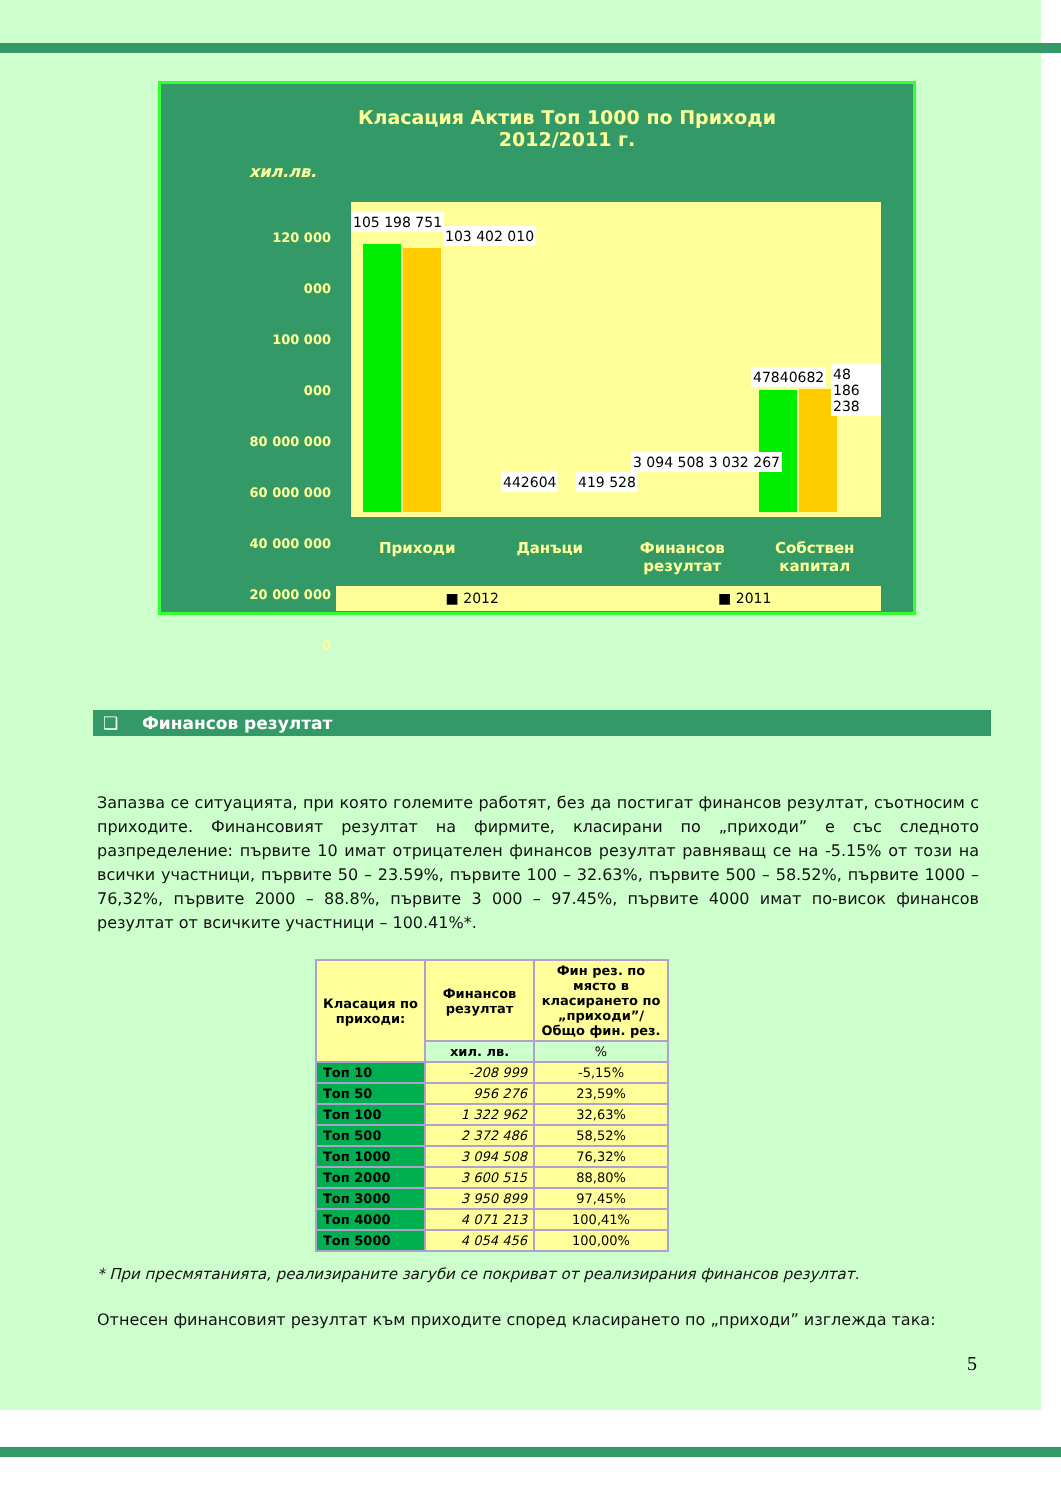Класация Актив Топ 1000 по Приходи
2012/2011 г.
хил.лв.
120 000 000
100 000 000
80 000 000
60 000 000
40 000 000
20 000 000
0
105 198 751
103 402 010
442604 419 528
3 094 508 3 032 267
47840682 48 186 238
Приходи Данъци Финансов резултат Собствен капитал
■ 2012 ■ 2011
❑ Финансов резултат
Запазва се ситуацията, при която големите работят, без да постигат финансов резултат, съотносим с приходите. Финансовият резултат на фирмите, класирани по „приходи” е със следното разпределение: първите 10 имат отрицателен финансов резултат равняващ се на -5.15% от този на всички участници, първите 50 – 23.59%, първите 100 – 32.63%, първите 500 – 58.52%, първите 1000 – 76,32%, първите 2000 – 88.8%, първите 3 000 – 97.45%, първите 4000 имат по-висок финансов резултат от всичките участници – 100.41%*.
| Класация по приходи: | Финансов резултат | Фин рез. по място в класирането по „приходи”/Общо фин. рез. |
| --- | --- | --- |
| | хил. лв. | % |
| Топ 10 | -208 999 | -5,15% |
| Топ 50 | 956 276 | 23,59% |
| Топ 100 | 1 322 962 | 32,63% |
| Топ 500 | 2 372 486 | 58,52% |
| Топ 1000 | 3 094 508 | 76,32% |
| Топ 2000 | 3 600 515 | 88,80% |
| Топ 3000 | 3 950 899 | 97,45% |
| Топ 4000 | 4 071 213 | 100,41% |
| Топ 5000 | 4 054 456 | 100,00% |
* При пресмятанията, реализираните загуби се покриват от реализирания финансов резултат.
Отнесен финансовият резултат към приходите според класирането по „приходи” изглежда така:
5